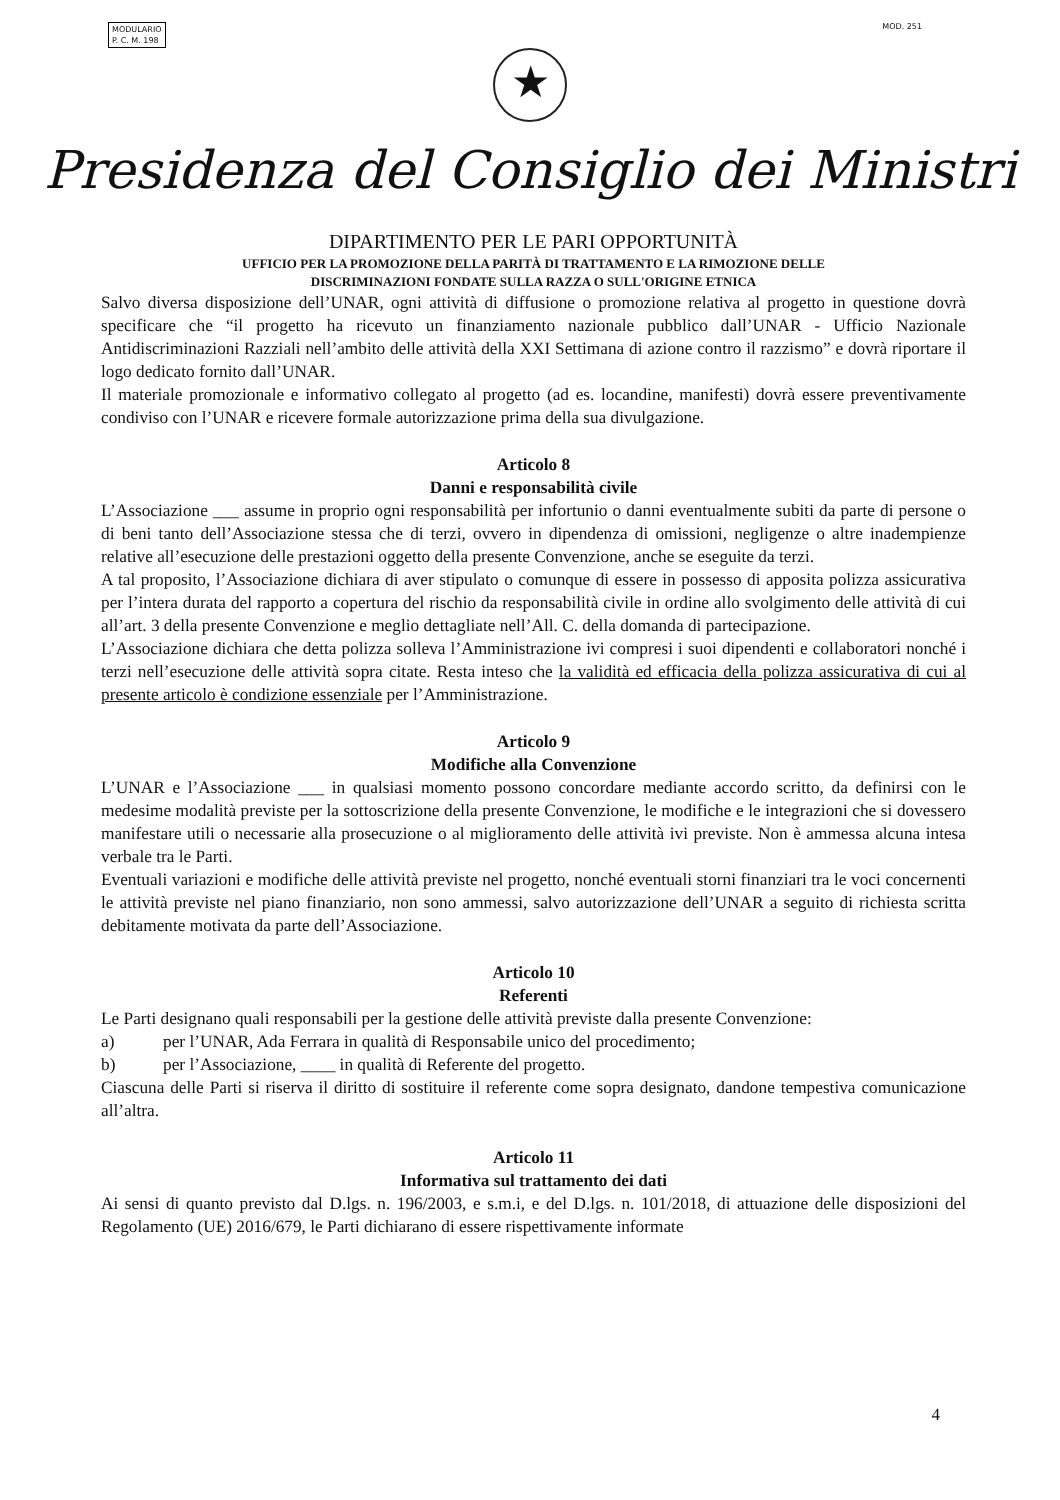MODULARIO
P. C. M. 198
MOD. 251
★
Presidenza del Consiglio dei Ministri
DIPARTIMENTO PER LE PARI OPPORTUNITÀ
UFFICIO PER LA PROMOZIONE DELLA PARITÀ DI TRATTAMENTO E LA RIMOZIONE DELLE
DISCRIMINAZIONI FONDATE SULLA RAZZA O SULL'ORIGINE ETNICA
Salvo diversa disposizione dell’UNAR, ogni attività di diffusione o promozione relativa al progetto in questione dovrà specificare che “il progetto ha ricevuto un finanziamento nazionale pubblico dall’UNAR - Ufficio Nazionale Antidiscriminazioni Razziali nell’ambito delle attività della XXI Settimana di azione contro il razzismo” e dovrà riportare il logo dedicato fornito dall’UNAR.
Il materiale promozionale e informativo collegato al progetto (ad es. locandine, manifesti) dovrà essere preventivamente condiviso con l’UNAR e ricevere formale autorizzazione prima della sua divulgazione.
Articolo 8
Danni e responsabilità civile
L’Associazione ___ assume in proprio ogni responsabilità per infortunio o danni eventualmente subiti da parte di persone o di beni tanto dell’Associazione stessa che di terzi, ovvero in dipendenza di omissioni, negligenze o altre inadempienze relative all’esecuzione delle prestazioni oggetto della presente Convenzione, anche se eseguite da terzi.
A tal proposito, l’Associazione dichiara di aver stipulato o comunque di essere in possesso di apposita polizza assicurativa per l’intera durata del rapporto a copertura del rischio da responsabilità civile in ordine allo svolgimento delle attività di cui all’art. 3 della presente Convenzione e meglio dettagliate nell’All. C. della domanda di partecipazione.
L’Associazione dichiara che detta polizza solleva l’Amministrazione ivi compresi i suoi dipendenti e collaboratori nonché i terzi nell’esecuzione delle attività sopra citate. Resta inteso che la validità ed efficacia della polizza assicurativa di cui al presente articolo è condizione essenziale per l’Amministrazione.
Articolo 9
Modifiche alla Convenzione
L’UNAR e l’Associazione ___ in qualsiasi momento possono concordare mediante accordo scritto, da definirsi con le medesime modalità previste per la sottoscrizione della presente Convenzione, le modifiche e le integrazioni che si dovessero manifestare utili o necessarie alla prosecuzione o al miglioramento delle attività ivi previste. Non è ammessa alcuna intesa verbale tra le Parti.
Eventuali variazioni e modifiche delle attività previste nel progetto, nonché eventuali storni finanziari tra le voci concernenti le attività previste nel piano finanziario, non sono ammessi, salvo autorizzazione dell’UNAR a seguito di richiesta scritta debitamente motivata da parte dell’Associazione.
Articolo 10
Referenti
Le Parti designano quali responsabili per la gestione delle attività previste dalla presente Convenzione:
a) per l’UNAR, Ada Ferrara in qualità di Responsabile unico del procedimento;
b) per l’Associazione, ____ in qualità di Referente del progetto.
Ciascuna delle Parti si riserva il diritto di sostituire il referente come sopra designato, dandone tempestiva comunicazione all’altra.
Articolo 11
Informativa sul trattamento dei dati
Ai sensi di quanto previsto dal D.lgs. n. 196/2003, e s.m.i, e del D.lgs. n. 101/2018, di attuazione delle disposizioni del Regolamento (UE) 2016/679, le Parti dichiarano di essere rispettivamente informate
4